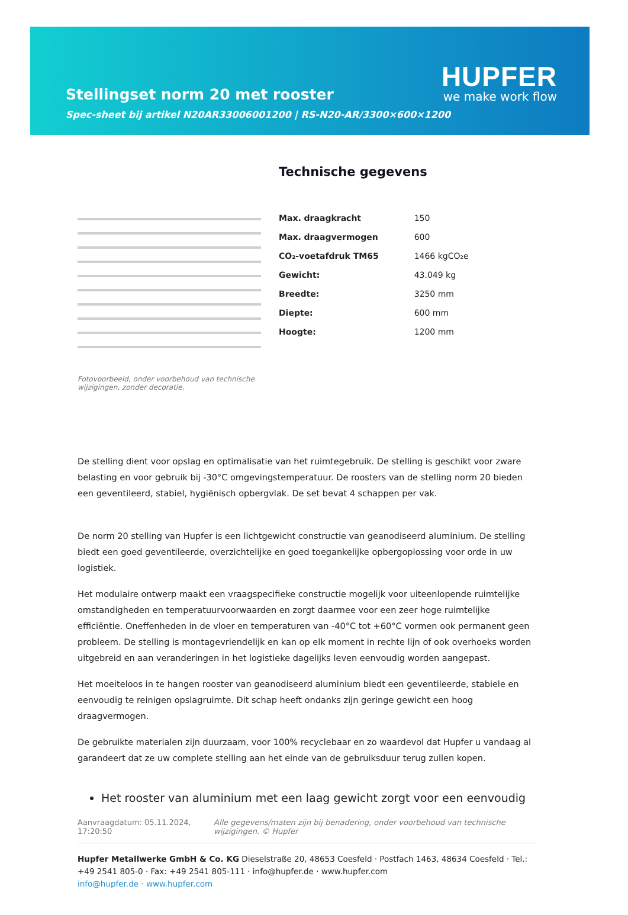HUPFER
we make work flow
Stellingset norm 20 met rooster
Spec-sheet bij artikel N20AR33006001200 | RS-N20-AR/3300×600×1200
Fotovoorbeeld, onder voorbehoud van technische wijzigingen, zonder decoratie.
Technische gegevens
| Max. draagkracht | 150 |
| Max. draagvermogen | 600 |
| CO₂-voetafdruk TM65 | 1466 kgCO₂e |
| Gewicht: | 43.049 kg |
| Breedte: | 3250 mm |
| Diepte: | 600 mm |
| Hoogte: | 1200 mm |
De stelling dient voor opslag en optimalisatie van het ruimtegebruik. De stelling is geschikt voor zware belasting en voor gebruik bij -30°C omgevingstemperatuur. De roosters van de stelling norm 20 bieden een geventileerd, stabiel, hygiënisch opbergvlak. De set bevat 4 schappen per vak.
De norm 20 stelling van Hupfer is een lichtgewicht constructie van geanodiseerd aluminium. De stelling biedt een goed geventileerde, overzichtelijke en goed toegankelijke opbergoplossing voor orde in uw logistiek.
Het modulaire ontwerp maakt een vraagspecifieke constructie mogelijk voor uiteenlopende ruimtelijke omstandigheden en temperatuurvoorwaarden en zorgt daarmee voor een zeer hoge ruimtelijke efficiëntie. Oneffenheden in de vloer en temperaturen van -40°C tot +60°C vormen ook permanent geen probleem. De stelling is montagevriendelijk en kan op elk moment in rechte lijn of ook overhoeks worden uitgebreid en aan veranderingen in het logistieke dagelijks leven eenvoudig worden aangepast.
Het moeiteloos in te hangen rooster van geanodiseerd aluminium biedt een geventileerde, stabiele en eenvoudig te reinigen opslagruimte. Dit schap heeft ondanks zijn geringe gewicht een hoog draagvermogen.
De gebruikte materialen zijn duurzaam, voor 100% recyclebaar en zo waardevol dat Hupfer u vandaag al garandeert dat ze uw complete stelling aan het einde van de gebruiksduur terug zullen kopen.
Het rooster van aluminium met een laag gewicht zorgt voor een eenvoudig
Aanvraagdatum: 05.11.2024, 17:20:50
Alle gegevens/maten zijn bij benadering, onder voorbehoud van technische wijzigingen. © Hupfer
Hupfer Metallwerke GmbH & Co. KG Dieselstraße 20, 48653 Coesfeld · Postfach 1463, 48634 Coesfeld · Tel.: +49 2541 805-0 · Fax: +49 2541 805-111 · info@hupfer.de · www.hupfer.com
info@hupfer.de · www.hupfer.com